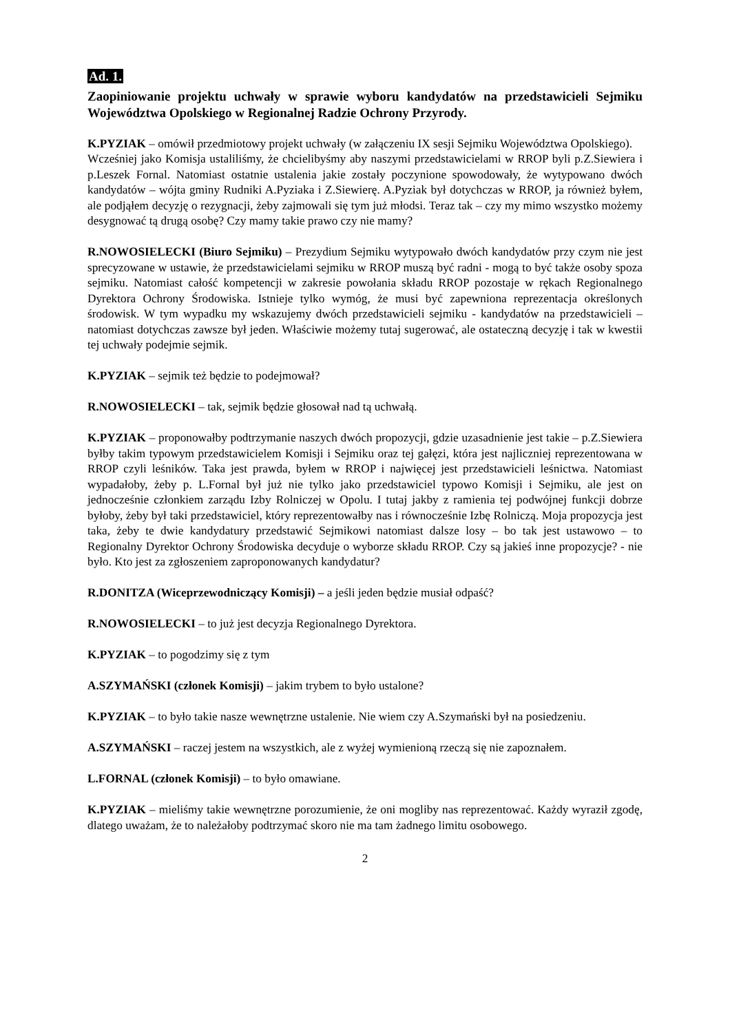Ad. 1.
Zaopiniowanie projektu uchwały w sprawie wyboru kandydatów na przedstawicieli Sejmiku Województwa Opolskiego w Regionalnej Radzie Ochrony Przyrody.
K.PYZIAK – omówił przedmiotowy projekt uchwały (w załączeniu IX sesji Sejmiku Województwa Opolskiego).
Wcześniej jako Komisja ustaliliśmy, że chcielibyśmy aby naszymi przedstawicielami w RROP byli p.Z.Siewiera i p.Leszek Fornal. Natomiast ostatnie ustalenia jakie zostały poczynione spowodowały, że wytypowano dwóch kandydatów – wójta gminy Rudniki A.Pyziaka i Z.Siewierę. A.Pyziak był dotychczas w RROP, ja również byłem, ale podjąłem decyzję o rezygnacji, żeby zajmowali się tym już młodsi. Teraz tak – czy my mimo wszystko możemy desygnować tą drugą osobę? Czy mamy takie prawo czy nie mamy?
R.NOWOSIELECKI (Biuro Sejmiku) – Prezydium Sejmiku wytypowało dwóch kandydatów przy czym nie jest sprecyzowane w ustawie, że przedstawicielami sejmiku w RROP muszą być radni - mogą to być także osoby spoza sejmiku. Natomiast całość kompetencji w zakresie powołania składu RROP pozostaje w rękach Regionalnego Dyrektora Ochrony Środowiska. Istnieje tylko wymóg, że musi być zapewniona reprezentacja określonych środowisk. W tym wypadku my wskazujemy dwóch przedstawicieli sejmiku - kandydatów na przedstawicieli – natomiast dotychczas zawsze był jeden. Właściwie możemy tutaj sugerować, ale ostateczną decyzję i tak w kwestii tej uchwały podejmie sejmik.
K.PYZIAK – sejmik też będzie to podejmował?
R.NOWOSIELECKI – tak, sejmik będzie głosował nad tą uchwałą.
K.PYZIAK – proponowałby podtrzymanie naszych dwóch propozycji, gdzie uzasadnienie jest takie – p.Z.Siewiera byłby takim typowym przedstawicielem Komisji i Sejmiku oraz tej gałęzi, która jest najliczniej reprezentowana w RROP czyli leśników. Taka jest prawda, byłem w RROP i najwięcej jest przedstawicieli leśnictwa. Natomiast wypadałoby, żeby p. L.Fornal był już nie tylko jako przedstawiciel typowo Komisji i Sejmiku, ale jest on jednocześnie członkiem zarządu Izby Rolniczej w Opolu. I tutaj jakby z ramienia tej podwójnej funkcji dobrze byłoby, żeby był taki przedstawiciel, który reprezentowałby nas i równocześnie Izbę Rolniczą. Moja propozycja jest taka, żeby te dwie kandydatury przedstawić Sejmikowi natomiast dalsze losy – bo tak jest ustawowo – to Regionalny Dyrektor Ochrony Środowiska decyduje o wyborze składu RROP. Czy są jakieś inne propozycje? - nie było. Kto jest za zgłoszeniem zaproponowanych kandydatur?
R.DONITZA (Wiceprzewodniczący Komisji) – a jeśli jeden będzie musiał odpaść?
R.NOWOSIELECKI – to już jest decyzja Regionalnego Dyrektora.
K.PYZIAK – to pogodzimy się z tym
A.SZYMAŃSKI (członek Komisji) – jakim trybem to było ustalone?
K.PYZIAK – to było takie nasze wewnętrzne ustalenie. Nie wiem czy A.Szymański był na posiedzeniu.
A.SZYMAŃSKI – raczej jestem na wszystkich, ale z wyżej wymienioną rzeczą się nie zapoznałem.
L.FORNAL (członek Komisji) – to było omawiane.
K.PYZIAK – mieliśmy takie wewnętrzne porozumienie, że oni mogliby nas reprezentować. Każdy wyraził zgodę, dlatego uważam, że to należałoby podtrzymać skoro nie ma tam żadnego limitu osobowego.
2